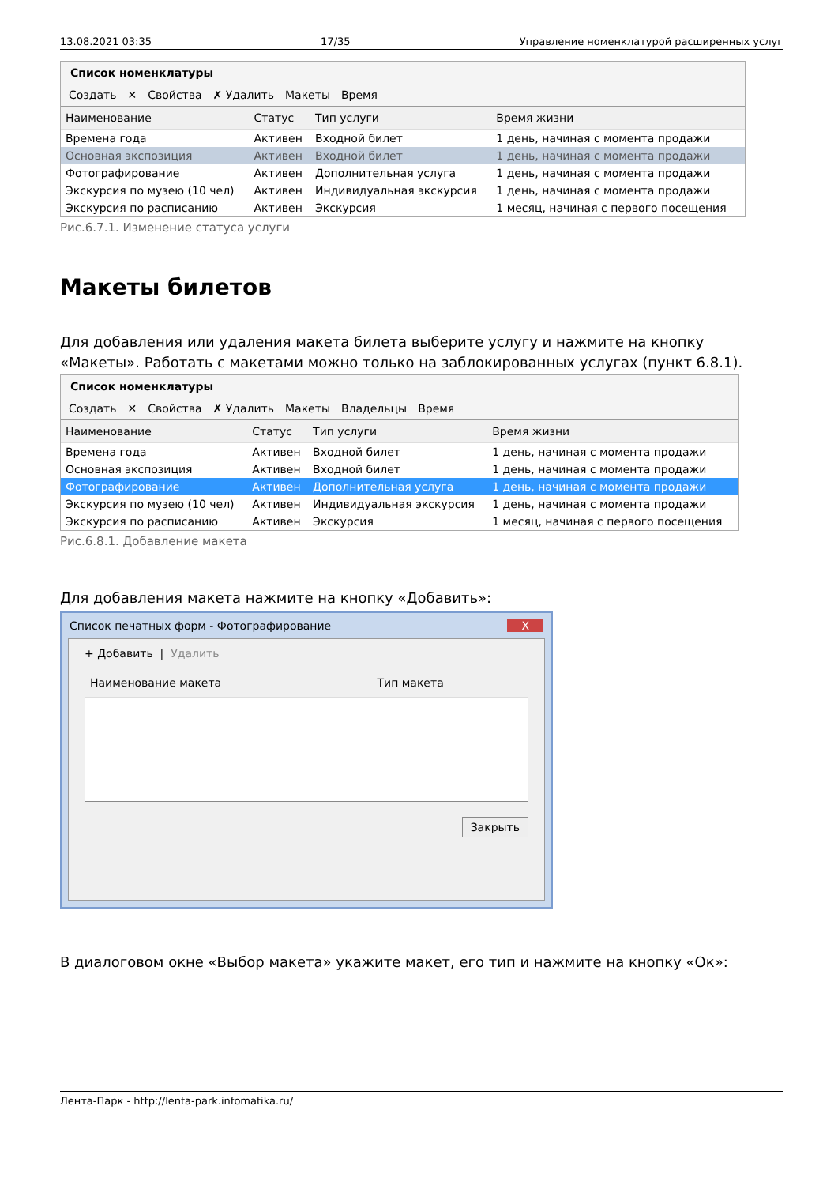13.08.2021 03:35 17/35 Управление номенклатурой расширенных услуг
Список номенклатуры
Создать ✕ Свойства ✗ Удалить Макеты Время
| Наименование | Статус | Тип услуги | Время жизни |
| --- | --- | --- | --- |
| Времена года | Активен | Входной билет | 1 день, начиная с момента продажи |
| Основная экспозиция | Активен | Входной билет | 1 день, начиная с момента продажи |
| Фотографирование | Активен | Дополнительная услуга | 1 день, начиная с момента продажи |
| Экскурсия по музею (10 чел) | Активен | Индивидуальная экскурсия | 1 день, начиная с момента продажи |
| Экскурсия по расписанию | Активен | Экскурсия | 1 месяц, начиная с первого посещения |
Рис.6.7.1. Изменение статуса услуги
Макеты билетов
Для добавления или удаления макета билета выберите услугу и нажмите на кнопку «Макеты». Работать с макетами можно только на заблокированных услугах (пункт 6.8.1).
Список номенклатуры
Создать ✕ Свойства ✗ Удалить Макеты Владельцы Время
| Наименование | Статус | Тип услуги | Время жизни |
| --- | --- | --- | --- |
| Времена года | Активен | Входной билет | 1 день, начиная с момента продажи |
| Основная экспозиция | Активен | Входной билет | 1 день, начиная с момента продажи |
| Фотографирование | Активен | Дополнительная услуга | 1 день, начиная с момента продажи |
| Экскурсия по музею (10 чел) | Активен | Индивидуальная экскурсия | 1 день, начиная с момента продажи |
| Экскурсия по расписанию | Активен | Экскурсия | 1 месяц, начиная с первого посещения |
Рис.6.8.1. Добавление макета
Для добавления макета нажмите на кнопку «Добавить»:
Список печатных форм - Фотографирование X
+ Добавить | Удалить
| Наименование макета | Тип макета |
| --- | --- |
Закрыть
В диалоговом окне «Выбор макета» укажите макет, его тип и нажмите на кнопку «Ок»:
Лента-Парк - http://lenta-park.infomatika.ru/